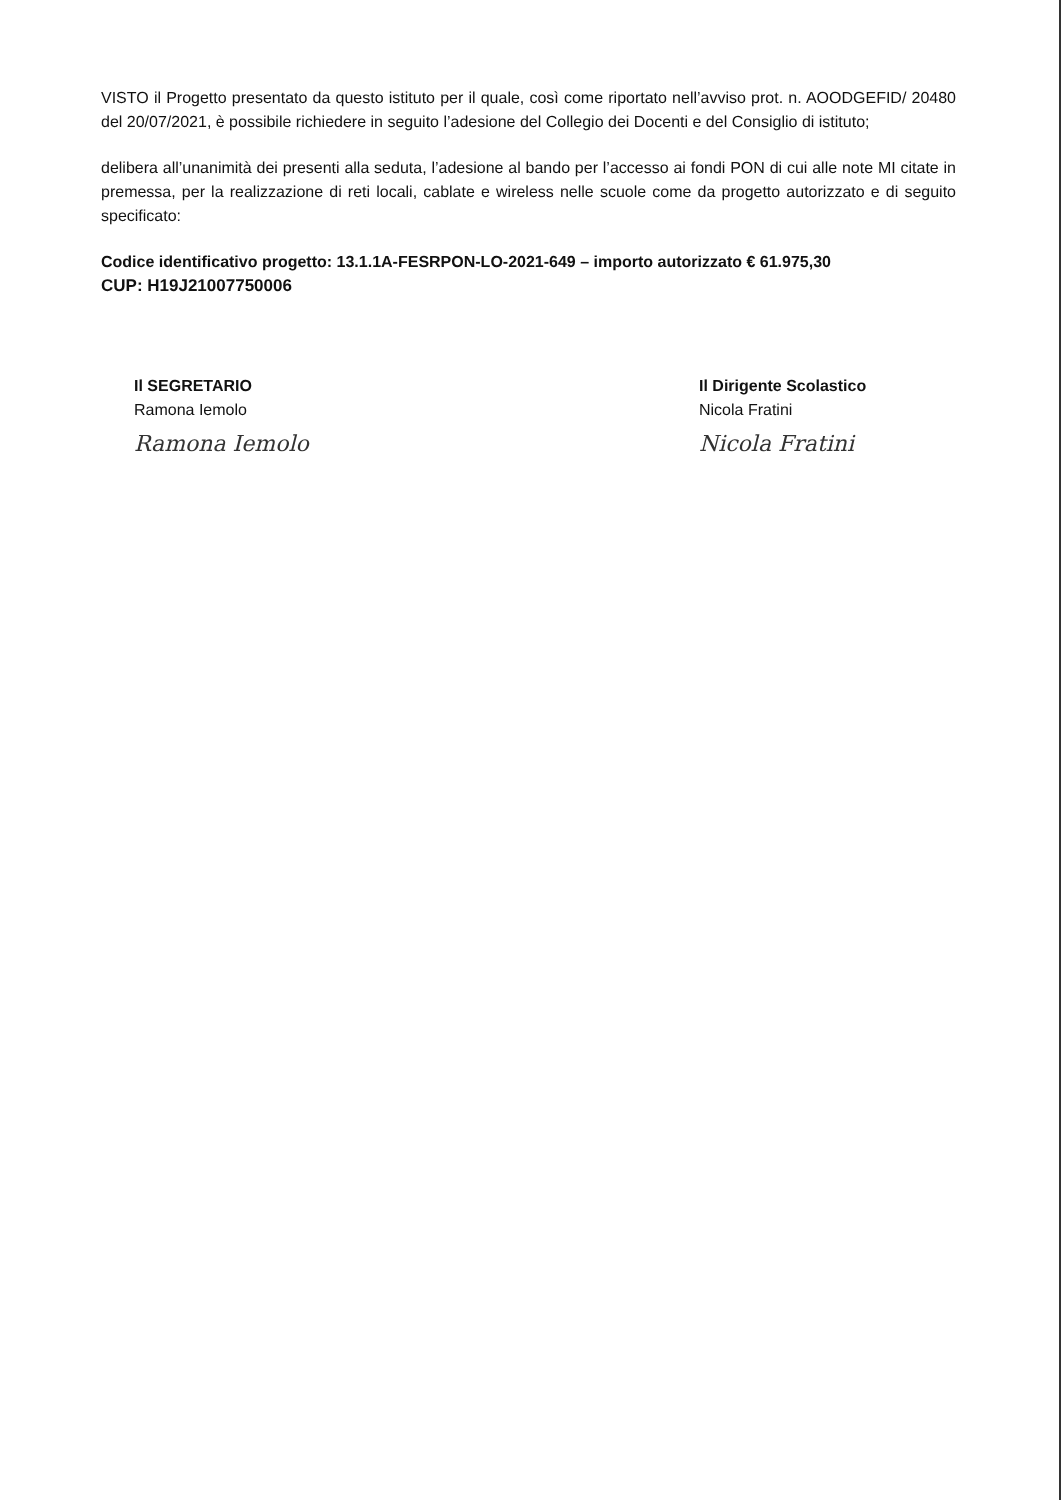VISTO il Progetto presentato da questo istituto per il quale, così come riportato nell’avviso prot. n. AOODGEFID/ 20480 del 20/07/2021, è possibile richiedere in seguito l’adesione del Collegio dei Docenti e del Consiglio di istituto;
delibera all’unanimità dei presenti alla seduta, l’adesione al bando per l’accesso ai fondi PON di cui alle note MI citate in premessa, per la realizzazione di reti locali, cablate e wireless nelle scuole come da progetto autorizzato e di seguito specificato:
Codice identificativo progetto: 13.1.1A-FESRPON-LO-2021-649 – importo autorizzato € 61.975,30
CUP: H19J21007750006
Il SEGRETARIO
Ramona Iemolo
Ramona Iemolo
Il Dirigente Scolastico
Nicola Fratini
Nicola Fratini